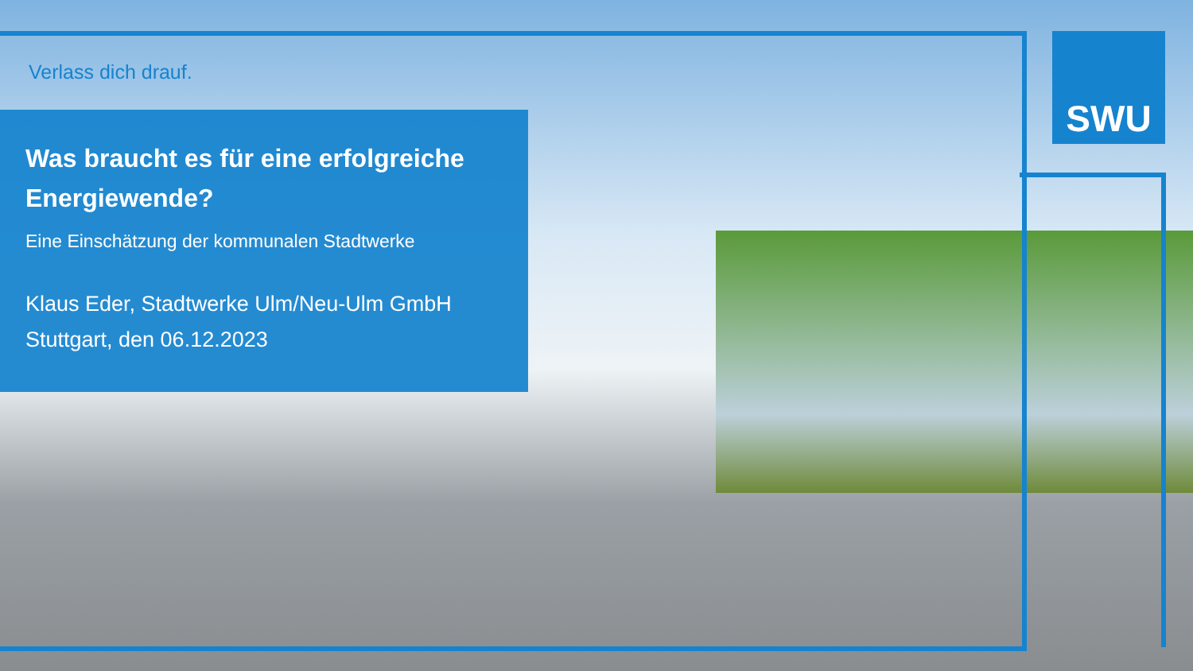Verlass dich drauf. SWU
Was braucht es für eine erfolgreiche Energiewende?
Eine Einschätzung der kommunalen Stadtwerke
Klaus Eder, Stadtwerke Ulm/Neu-Ulm GmbH
Stuttgart, den 06.12.2023